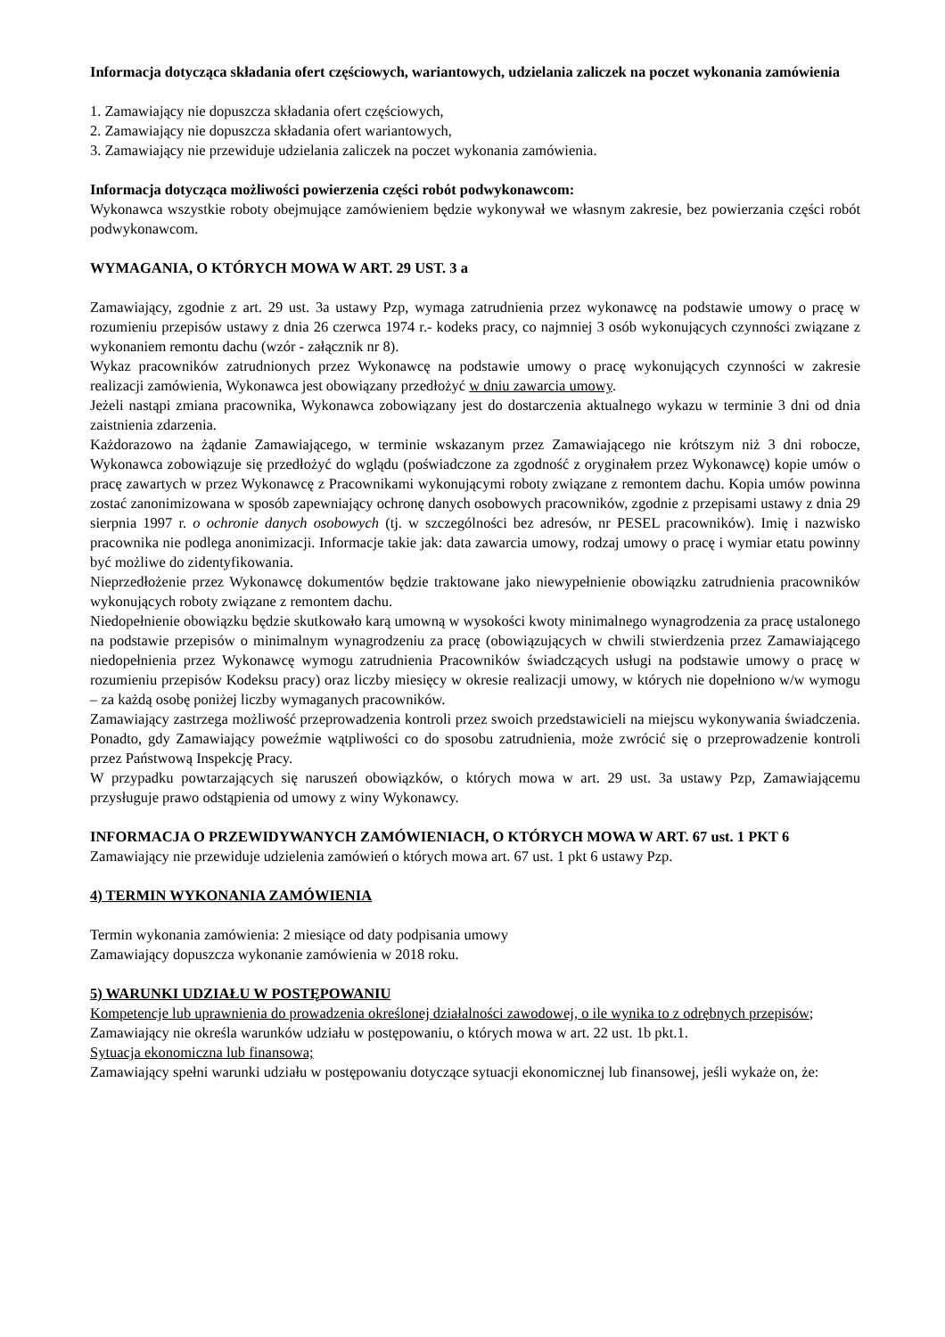Informacja dotycząca składania ofert częściowych, wariantowych, udzielania zaliczek na poczet wykonania zamówienia
1. Zamawiający nie dopuszcza składania ofert częściowych,
2. Zamawiający nie dopuszcza składania ofert wariantowych,
3. Zamawiający nie przewiduje udzielania zaliczek na poczet wykonania zamówienia.
Informacja dotycząca możliwości powierzenia części robót podwykonawcom:
Wykonawca wszystkie roboty obejmujące zamówieniem będzie wykonywał we własnym zakresie, bez powierzania części robót podwykonawcom.
WYMAGANIA, O KTÓRYCH MOWA W ART. 29 UST. 3 a
Zamawiający, zgodnie z art. 29 ust. 3a ustawy Pzp, wymaga zatrudnienia przez wykonawcę na podstawie umowy o pracę w rozumieniu przepisów ustawy z dnia 26 czerwca 1974 r.- kodeks pracy, co najmniej 3 osób wykonujących czynności związane z wykonaniem remontu dachu (wzór - załącznik nr 8).
Wykaz pracowników zatrudnionych przez Wykonawcę na podstawie umowy o pracę wykonujących czynności w zakresie realizacji zamówienia, Wykonawca jest obowiązany przedłożyć w dniu zawarcia umowy.
Jeżeli nastąpi zmiana pracownika, Wykonawca zobowiązany jest do dostarczenia aktualnego wykazu w terminie 3 dni od dnia zaistnienia zdarzenia.
Każdorazowo na żądanie Zamawiającego, w terminie wskazanym przez Zamawiającego nie krótszym niż 3 dni robocze, Wykonawca zobowiązuje się przedłożyć do wglądu (poświadczone za zgodność z oryginałem przez Wykonawcę) kopie umów o pracę zawartych w przez Wykonawcę z Pracownikami wykonującymi roboty związane z remontem dachu. Kopia umów powinna zostać zanonimizowana w sposób zapewniający ochronę danych osobowych pracowników, zgodnie z przepisami ustawy z dnia 29 sierpnia 1997 r. o ochronie danych osobowych (tj. w szczególności bez adresów, nr PESEL pracowników). Imię i nazwisko pracownika nie podlega anonimizacji. Informacje takie jak: data zawarcia umowy, rodzaj umowy o pracę i wymiar etatu powinny być możliwe do zidentyfikowania.
Nieprzedłożenie przez Wykonawcę dokumentów będzie traktowane jako niewypełnienie obowiązku zatrudnienia pracowników wykonujących roboty związane z remontem dachu.
Niedopełnienie obowiązku będzie skutkowało karą umowną w wysokości kwoty minimalnego wynagrodzenia za pracę ustalonego na podstawie przepisów o minimalnym wynagrodzeniu za pracę (obowiązujących w chwili stwierdzenia przez Zamawiającego niedopełnienia przez Wykonawcę wymogu zatrudnienia Pracowników świadczących usługi na podstawie umowy o pracę w rozumieniu przepisów Kodeksu pracy) oraz liczby miesięcy w okresie realizacji umowy, w których nie dopełniono w/w wymogu – za każdą osobę poniżej liczby wymaganych pracowników.
Zamawiający zastrzega możliwość przeprowadzenia kontroli przez swoich przedstawicieli na miejscu wykonywania świadczenia. Ponadto, gdy Zamawiający poweźmie wątpliwości co do sposobu zatrudnienia, może zwrócić się o przeprowadzenie kontroli przez Państwową Inspekcję Pracy.
W przypadku powtarzających się naruszeń obowiązków, o których mowa w art. 29 ust. 3a ustawy Pzp, Zamawiającemu przysługuje prawo odstąpienia od umowy z winy Wykonawcy.
INFORMACJA O PRZEWIDYWANYCH ZAMÓWIENIACH, O KTÓRYCH MOWA W ART. 67 ust. 1 PKT 6
Zamawiający nie przewiduje udzielenia zamówień o których mowa art. 67 ust. 1 pkt 6 ustawy Pzp.
4) TERMIN WYKONANIA ZAMÓWIENIA
Termin wykonania zamówienia: 2 miesiące od daty podpisania umowy
Zamawiający dopuszcza wykonanie zamówienia w 2018 roku.
5) WARUNKI UDZIAŁU W POSTĘPOWANIU
Kompetencje lub uprawnienia do prowadzenia określonej działalności zawodowej, o ile wynika to z odrębnych przepisów;
Zamawiający nie określa warunków udziału w postępowaniu, o których mowa w art. 22 ust. 1b pkt.1.
Sytuacja ekonomiczna lub finansowa;
Zamawiający spełni warunki udziału w postępowaniu dotyczące sytuacji ekonomicznej lub finansowej, jeśli wykaże on, że: